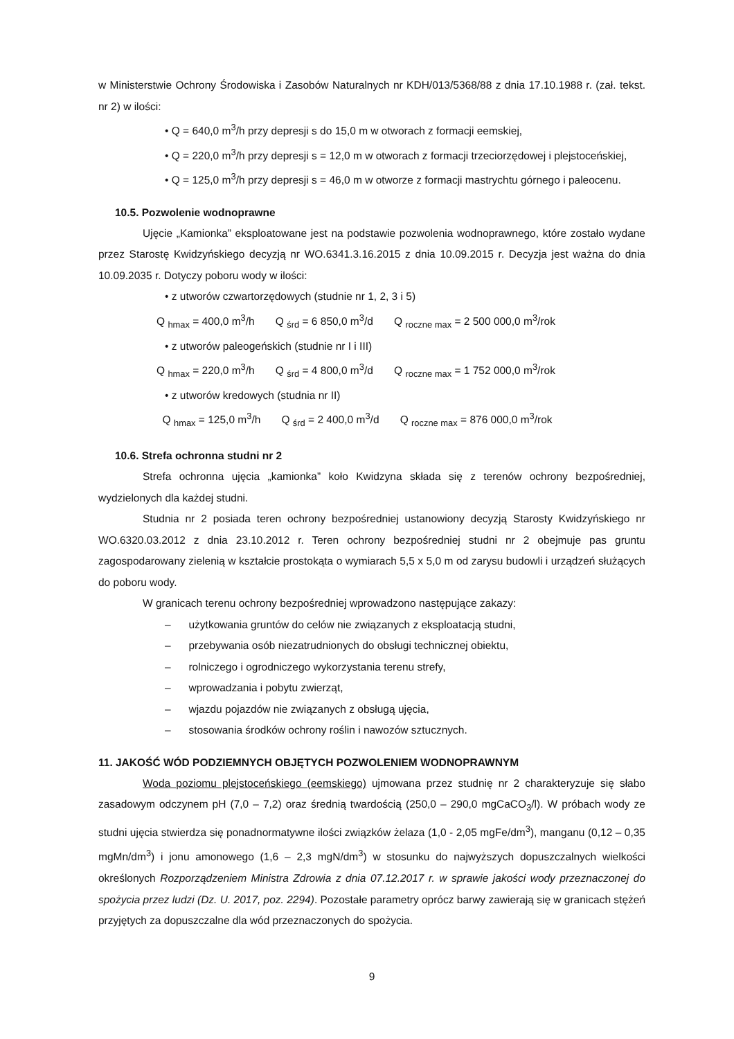w Ministerstwie Ochrony Środowiska i Zasobów Naturalnych nr KDH/013/5368/88 z dnia 17.10.1988 r. (zał. tekst. nr 2) w ilości:
• Q = 640,0 m<sup>3</sup>/h przy depresji s do 15,0 m w otworach z formacji eemskiej,
• Q = 220,0 m<sup>3</sup>/h przy depresji s = 12,0 m w otworach z formacji trzeciorzędowej i plejstoceńskiej,
• Q = 125,0 m<sup>3</sup>/h przy depresji s = 46,0 m w otworze z formacji mastrychtu górnego i paleocenu.
10.5. Pozwolenie wodnoprawne
Ujęcie „Kamionka” eksploatowane jest na podstawie pozwolenia wodnoprawnego, które zostało wydane przez Starostę Kwidzyńskiego decyzją nr WO.6341.3.16.2015 z dnia 10.09.2015 r. Decyzja jest ważna do dnia 10.09.2035 r. Dotyczy poboru wody w ilości:
• z utworów czwartorzędowych (studnie nr 1, 2, 3 i 5)
Q <sub>hmax</sub> = 400,0 m<sup>3</sup>/h Q <sub>śrd</sub> = 6 850,0 m<sup>3</sup>/d Q <sub>roczne max</sub> = 2 500 000,0 m<sup>3</sup>/rok
• z utworów paleogeńskich (studnie nr I i III)
Q <sub>hmax</sub> = 220,0 m<sup>3</sup>/h Q <sub>śrd</sub> = 4 800,0 m<sup>3</sup>/d Q <sub>roczne max</sub> = 1 752 000,0 m<sup>3</sup>/rok
• z utworów kredowych (studnia nr II)
Q <sub>hmax</sub> = 125,0 m<sup>3</sup>/h Q <sub>śrd</sub> = 2 400,0 m<sup>3</sup>/d Q <sub>roczne max</sub> = 876 000,0 m<sup>3</sup>/rok
10.6. Strefa ochronna studni nr 2
Strefa ochronna ujęcia „kamionka” koło Kwidzyna składa się z terenów ochrony bezpośredniej, wydzielonych dla każdej studni.
Studnia nr 2 posiada teren ochrony bezpośredniej ustanowiony decyzją Starosty Kwidzyńskiego nr WO.6320.03.2012 z dnia 23.10.2012 r. Teren ochrony bezpośredniej studni nr 2 obejmuje pas gruntu zagospodarowany zielenią w kształcie prostokąta o wymiarach 5,5 x 5,0 m od zarysu budowli i urządzeń służących do poboru wody.
W granicach terenu ochrony bezpośredniej wprowadzono następujące zakazy:
– użytkowania gruntów do celów nie związanych z eksploatacją studni,
– przebywania osób niezatrudnionych do obsługi technicznej obiektu,
– rolniczego i ogrodniczego wykorzystania terenu strefy,
– wprowadzania i pobytu zwierząt,
– wjazdu pojazdów nie związanych z obsługą ujęcia,
– stosowania środków ochrony roślin i nawozów sztucznych.
11. JAKOŚĆ WÓD PODZIEMNYCH OBJĘTYCH POZWOLENIEM WODNOPRAWNYM
Woda poziomu plejstoceńskiego (eemskiego) ujmowana przez studnię nr 2 charakteryzuje się słabo zasadowym odczynem pH (7,0 – 7,2) oraz średnią twardością (250,0 – 290,0 mgCaCO<sub>3</sub>/l). W próbach wody ze studni ujęcia stwierdza się ponadnormatywne ilości związków żelaza (1,0 - 2,05 mgFe/dm<sup>3</sup>), manganu (0,12 – 0,35 mgMn/dm<sup>3</sup>) i jonu amonowego (1,6 – 2,3 mgN/dm<sup>3</sup>) w stosunku do najwyższych dopuszczalnych wielkości określonych Rozporządzeniem Ministra Zdrowia z dnia 07.12.2017 r. w sprawie jakości wody przeznaczonej do spożycia przez ludzi (Dz. U. 2017, poz. 2294). Pozostałe parametry oprócz barwy zawierają się w granicach stężeń przyjętych za dopuszczalne dla wód przeznaczonych do spożycia.
9